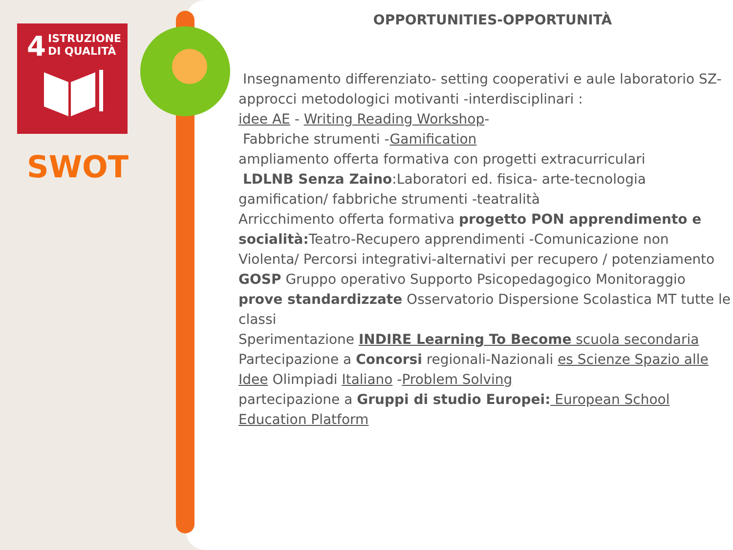4
ISTRUZIONE
DI QUALITÀ
SWOT
OPPORTUNITIES-OPPORTUNITÀ
Insegnamento differenziato- setting cooperativi e aule laboratorio SZ-
approcci metodologici motivanti -interdisciplinari :
idee AE - Writing Reading Workshop-
Fabbriche strumenti -Gamification
ampliamento offerta formativa con progetti extracurriculari
LDLNB Senza Zaino:Laboratori ed. fisica- arte-tecnologia gamification/ fabbriche strumenti -teatralità
Arricchimento offerta formativa progetto PON apprendimento e socialità: Teatro-Recupero apprendimenti -Comunicazione non Violenta/ Percorsi integrativi-alternativi per recupero / potenziamento
GOSP Gruppo operativo Supporto Psicopedagogico Monitoraggio prove standardizzate Osservatorio Dispersione Scolastica MT tutte le classi
Sperimentazione INDIRE Learning To Become scuola secondaria
Partecipazione a Concorsi regionali-Nazionali es Scienze Spazio alle Idee Olimpiadi Italiano -Problem Solving
partecipazione a Gruppi di studio Europei: European School Education Platform